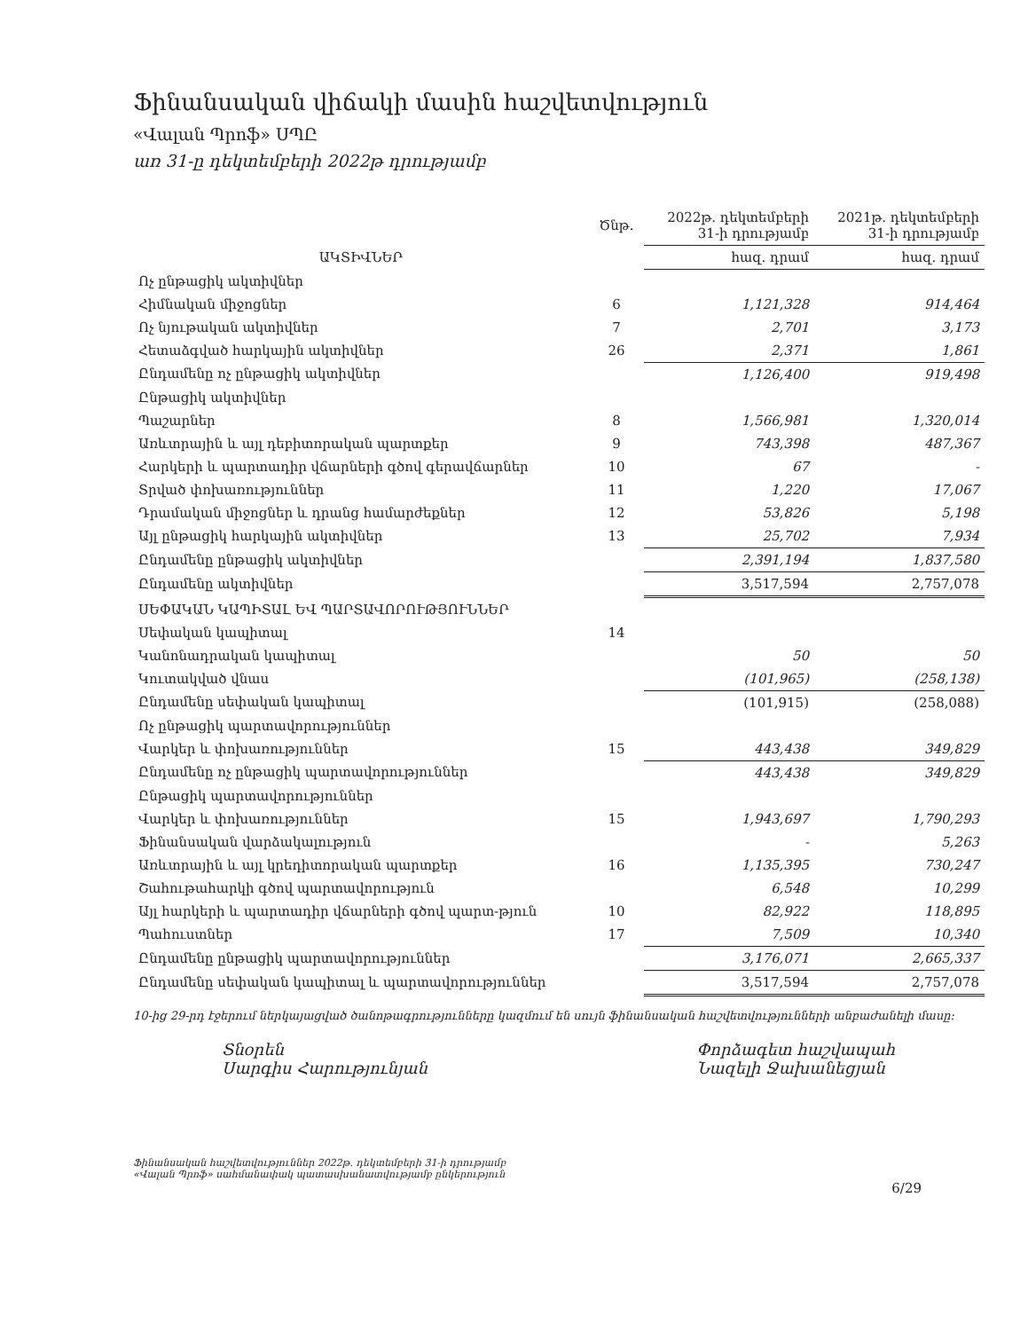Ֆինանսական վիճակի մասին հաշվետվություն
«Վալան Պրոֆ» ՍՊԸ
առ 31-ը դեկտեմբերի 2022թ դրությամբ
| | Ծնթ. | 2022թ. դեկտեմբերի 31-ի դրությամբ | 2021թ. դեկտեմբերի 31-ի դրությամբ |
| --- | --- | --- | --- |
| ԱԿՏԻՎՆԵՐ | | հազ. դրամ | հազ. դրամ |
| Ոչ ընթացիկ ակտիվներ | | | |
| Հիմնական միջոցներ | 6 | 1,121,328 | 914,464 |
| Ոչ նյութական ակտիվներ | 7 | 2,701 | 3,173 |
| Հետաձգված հարկային ակտիվներ | 26 | 2,371 | 1,861 |
| Ընդամենը ոչ ընթացիկ ակտիվներ | | 1,126,400 | 919,498 |
| Ընթացիկ ակտիվներ | | | |
| Պաշարներ | 8 | 1,566,981 | 1,320,014 |
| Առևտրային և այլ դեբիտորական պարտքեր | 9 | 743,398 | 487,367 |
| Հարկերի և պարտադիր վճարների գծով գերավճարներ | 10 | 67 | - |
| Տրված փոխառություններ | 11 | 1,220 | 17,067 |
| Դրամական միջոցներ և դրանց համարժեքներ | 12 | 53,826 | 5,198 |
| Այլ ընթացիկ հարկային ակտիվներ | 13 | 25,702 | 7,934 |
| Ընդամենը ընթացիկ ակտիվներ | | 2,391,194 | 1,837,580 |
| Ընդամենը ակտիվներ | | 3,517,594 | 2,757,078 |
| ՍԵՓԱԿԱՆ ԿԱՊԻՏԱԼ ԵՎ ՊԱՐՏԱՎՈՐՈՒԹՅՈՒՆՆԵՐ | | | |
| Սեփական կապիտալ | 14 | | |
| Կանոնադրական կապիտալ | | 50 | 50 |
| Կուտակված վնաս | | (101,965) | (258,138) |
| Ընդամենը սեփական կապիտալ | | (101,915) | (258,088) |
| Ոչ ընթացիկ պարտավորություններ | | | |
| Վարկեր և փոխառություններ | 15 | 443,438 | 349,829 |
| Ընդամենը ոչ ընթացիկ պարտավորություններ | | 443,438 | 349,829 |
| Ընթացիկ պարտավորություններ | | | |
| Վարկեր և փոխառություններ | 15 | 1,943,697 | 1,790,293 |
| Ֆինանսական վարձակալություն | | - | 5,263 |
| Առևտրային և այլ կրեդիտորական պարտքեր | 16 | 1,135,395 | 730,247 |
| Շահութահարկի գծով պարտավորություն | | 6,548 | 10,299 |
| Այլ հարկերի և պարտադիր վճարների գծով պարտ-թյուն | 10 | 82,922 | 118,895 |
| Պահուստներ | 17 | 7,509 | 10,340 |
| Ընդամենը ընթացիկ պարտավորություններ | | 3,176,071 | 2,665,337 |
| Ընդամենը սեփական կապիտալ և պարտավորություններ | | 3,517,594 | 2,757,078 |
10-ից 29-րդ էջերում ներկայացված ծանոթագրությունները կազմում են սույն ֆինանսական հաշվետվությունների անբաժանելի մասը:
Տնօրեն
Սարգիս Հարությունյան
Փորձագետ հաշվապահ
Նազելի Ջախանեցյան
Ֆինանսական հաշվետվություններ 2022թ. դեկտեմբերի 31-ի դրությամբ
«Վալան Պրոֆ» սահմանափակ պատասխանատվությամբ ընկերություն
6/29